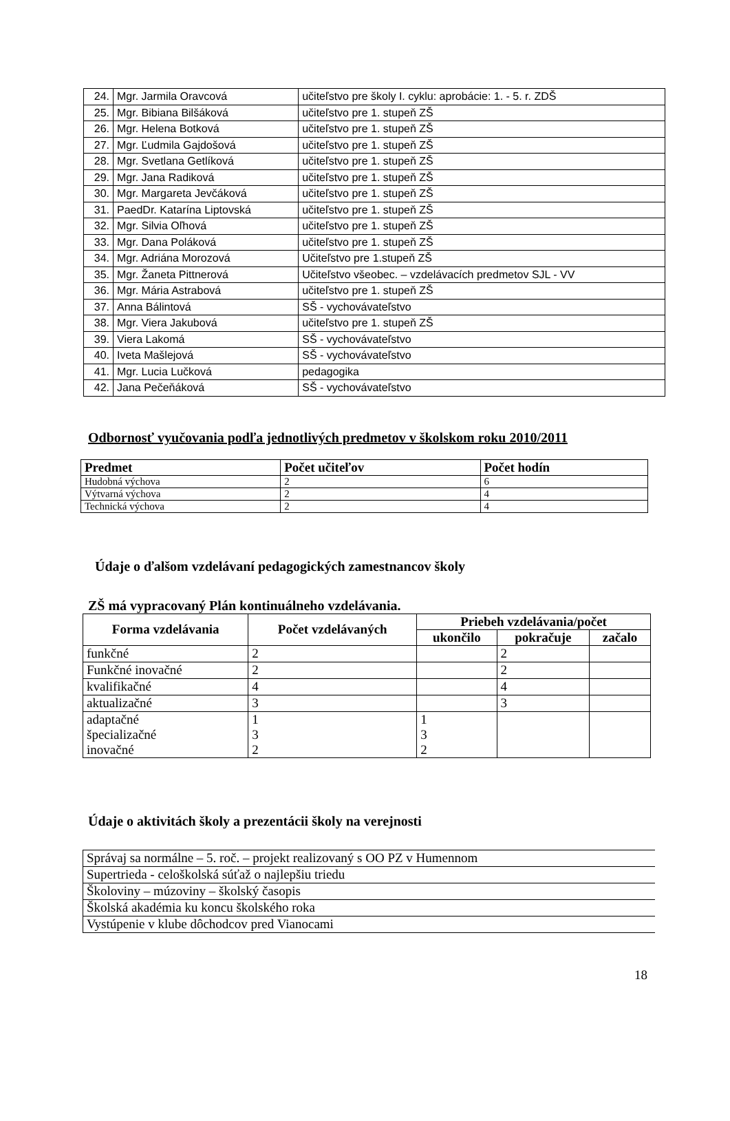| 24. | Mgr. Jarmila Oravcová | učiteľstvo pre školy I. cyklu: aprobácie: 1. - 5. r. ZDŠ |
| 25. | Mgr. Bibiana Bilšáková | učiteľstvo pre 1. stupeň ZŠ |
| 26. | Mgr. Helena Botková | učiteľstvo pre 1. stupeň ZŠ |
| 27. | Mgr. Ľudmila Gajdošová | učiteľstvo pre 1. stupeň ZŠ |
| 28. | Mgr. Svetlana Getlíková | učiteľstvo pre 1. stupeň ZŠ |
| 29. | Mgr. Jana Radiková | učiteľstvo pre 1. stupeň ZŠ |
| 30. | Mgr. Margareta Jevčáková | učiteľstvo pre 1. stupeň ZŠ |
| 31. | PaedDr. Katarína Liptovská | učiteľstvo pre 1. stupeň ZŠ |
| 32. | Mgr. Silvia Oľhová | učiteľstvo pre 1. stupeň ZŠ |
| 33. | Mgr. Dana Poláková | učiteľstvo pre 1. stupeň ZŠ |
| 34. | Mgr. Adriána Morozová | Učiteľstvo pre 1.stupeň ZŠ |
| 35. | Mgr. Žaneta Pittnerová | Učiteľstvo všeobec. – vzdelávacích predmetov SJL - VV |
| 36. | Mgr. Mária Astrabová | učiteľstvo pre 1. stupeň ZŠ |
| 37. | Anna Bálintová | SŠ - vychovávateľstvo |
| 38. | Mgr. Viera Jakubová | učiteľstvo pre 1. stupeň ZŠ |
| 39. | Viera Lakomá | SŠ - vychovávateľstvo |
| 40. | Iveta Mašlejová | SŠ - vychovávateľstvo |
| 41. | Mgr. Lucia Lučková | pedagogika |
| 42. | Jana Pečeňáková | SŠ - vychovávateľstvo |
Odbornosť vyučovania podľa jednotlivých predmetov v školskom roku 2010/2011
| Predmet | Počet učiteľov | Počet hodín |
| --- | --- | --- |
| Hudobná výchova | 2 | 6 |
| Výtvarná výchova | 2 | 4 |
| Technická výchova | 2 | 4 |
Údaje o ďalšom vzdelávaní pedagogických zamestnancov školy
ZŠ má vypracovaný Plán kontinuálneho vzdelávania.
| Forma vzdelávania | Počet vzdelávaných | Priebeh vzdelávania/počet | | |
| --- | --- | --- | --- | --- |
| | | ukončilo | pokračuje | začalo |
| funkčné | 2 | | 2 | |
| Funkčné inovačné | 2 | | 2 | |
| kvalifikačné | 4 | | 4 | |
| aktualizačné | 3 | | 3 | |
| adaptačné špecializačné inovačné | 1 3 2 | 1 3 2 | | |
Údaje o aktivitách školy a prezentácii školy na verejnosti
| Správaj sa normálne – 5. roč. – projekt realizovaný s OO PZ v Humennom |
| Supertrieda - celoškolská súťaž o najlepšiu triedu |
| Školoviny – múzoviny – školský časopis |
| Školská akadémia ku koncu školského roka |
| Vystúpenie v klube dôchodcov pred Vianocami |
18